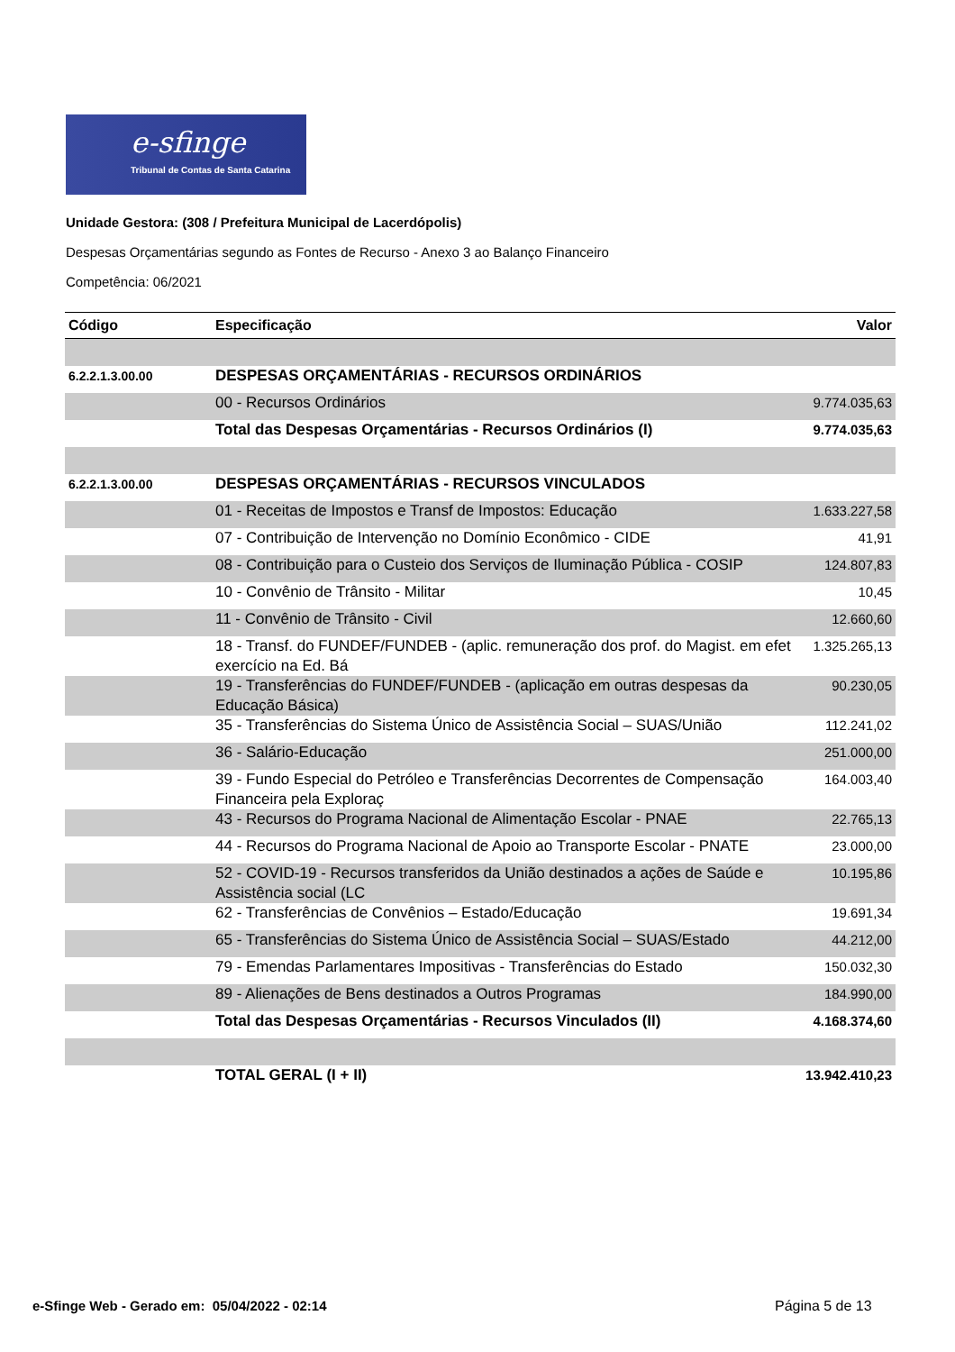e-sfinge
Tribunal de Contas de Santa Catarina
Unidade Gestora: (308 / Prefeitura Municipal de Lacerdópolis)
Despesas Orçamentárias segundo as Fontes de Recurso - Anexo 3 ao Balanço Financeiro
Competência: 06/2021
| Código | Especificação | Valor |
| --- | --- | --- |
| 6.2.2.1.3.00.00 | DESPESAS ORÇAMENTÁRIAS - RECURSOS ORDINÁRIOS | |
| | 00 - Recursos Ordinários | 9.774.035,63 |
| | Total das Despesas Orçamentárias - Recursos Ordinários (I) | 9.774.035,63 |
| 6.2.2.1.3.00.00 | DESPESAS ORÇAMENTÁRIAS - RECURSOS VINCULADOS | |
| | 01 - Receitas de Impostos e Transf de Impostos: Educação | 1.633.227,58 |
| | 07 - Contribuição de Intervenção no Domínio Econômico - CIDE | 41,91 |
| | 08 - Contribuição para o Custeio dos Serviços de Iluminação Pública - COSIP | 124.807,83 |
| | 10 - Convênio de Trânsito - Militar | 10,45 |
| | 11 - Convênio de Trânsito - Civil | 12.660,60 |
| | 18 - Transf. do FUNDEF/FUNDEB - (aplic. remuneração dos prof. do Magist. em efet exercício na Ed. Bá | 1.325.265,13 |
| | 19 - Transferências do FUNDEF/FUNDEB - (aplicação em outras despesas da Educação Básica) | 90.230,05 |
| | 35 - Transferências do Sistema Único de Assistência Social – SUAS/União | 112.241,02 |
| | 36 - Salário-Educação | 251.000,00 |
| | 39 - Fundo Especial do Petróleo e Transferências Decorrentes de Compensação Financeira pela Exploraç | 164.003,40 |
| | 43 - Recursos do Programa Nacional de Alimentação Escolar - PNAE | 22.765,13 |
| | 44 - Recursos do Programa Nacional de Apoio ao Transporte Escolar - PNATE | 23.000,00 |
| | 52 - COVID-19 - Recursos transferidos da União destinados a ações de Saúde e Assistência social (LC | 10.195,86 |
| | 62 - Transferências de Convênios – Estado/Educação | 19.691,34 |
| | 65 - Transferências do Sistema Único de Assistência Social – SUAS/Estado | 44.212,00 |
| | 79 - Emendas Parlamentares Impositivas - Transferências do Estado | 150.032,30 |
| | 89 - Alienações de Bens destinados a Outros Programas | 184.990,00 |
| | Total das Despesas Orçamentárias - Recursos Vinculados (II) | 4.168.374,60 |
| | TOTAL GERAL (I + II) | 13.942.410,23 |
e-Sfinge Web - Gerado em: 05/04/2022 - 02:14
Página 5 de 13